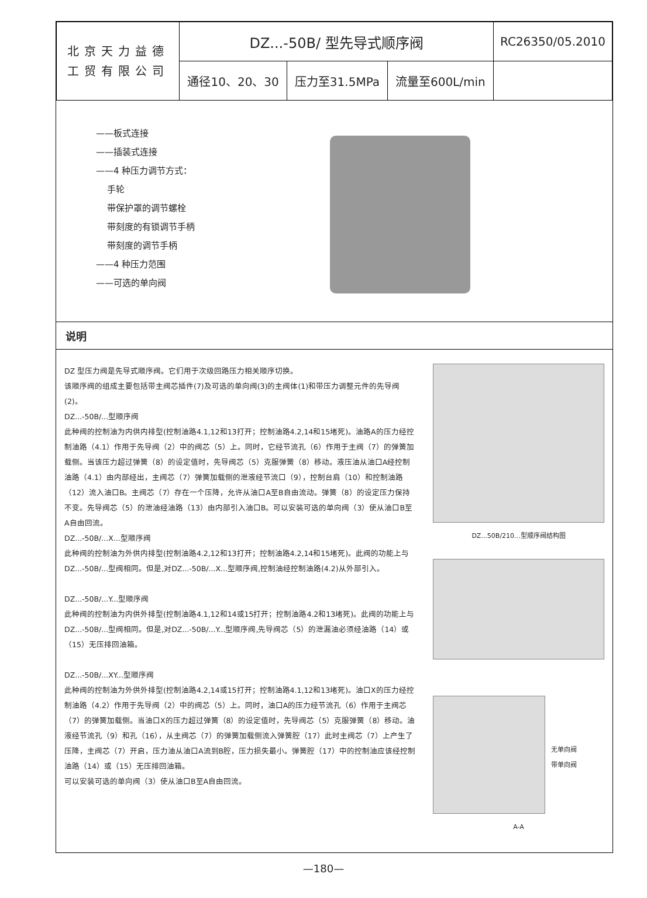| 北京天力益德 工贸有限公司 | DZ...-50B/ 型先导式顺序阀 | | | RC26350/05.2010 |
| | 通径10、20、30 | 压力至31.5MPa | 流量至600L/min | |
——板式连接
——插装式连接
——4 种压力调节方式：
手轮
带保护罩的调节螺栓
带刻度的有锁调节手柄
带刻度的调节手柄
——4 种压力范围
——可选的单向阀
说明
DZ 型压力阀是先导式顺序阀。它们用于次级回路压力相关顺序切换。
该顺序阀的组成主要包括带主阀芯插件(7)及可选的单向阀(3)的主阀体(1)和带压力调整元件的先导阀(2)。
DZ...-50B/...型顺序阀
此种阀的控制油为内供内排型(控制油路4.1,12和13打开；控制油路4.2,14和15堵死)。油路A的压力经控制油路（4.1）作用于先导阀（2）中的阀芯（5）上。同时，它经节流孔（6）作用于主阀（7）的弹簧加载侧。当该压力超过弹簧（8）的设定值时，先导阀芯（5）克服弹簧（8）移动。液压油从油口A经控制油路（4.1）由内部经出，主阀芯（7）弹簧加载侧的泄液经节流口（9），控制台肩（10）和控制油路（12）流入油口B。主阀芯（7）存在一个压降，允许从油口A至B自由流动。弹簧（8）的设定压力保持不变。先导阀芯（5）的泄油经油路（13）由内部引入油口B。可以安装可选的单向阀（3）使从油口B至A自由回流。
DZ...-50B/...X...型顺序阀
此种阀的控制油为外供内排型(控制油路4.2,12和13打开；控制油路4.2,14和15堵死)。此阀的功能上与DZ...-50B/...型阀相同。但是,对DZ...-50B/...X...型顺序阀,控制油经控制油路(4.2)从外部引入。
DZ...-50B/...Y...型顺序阀
此种阀的控制油为内供外排型(控制油路4.1,12和14或15打开；控制油路4.2和13堵死)。此阀的功能上与DZ...-50B/...型阀相同。但是,对DZ...-50B/...Y...型顺序阀,先导阀芯（5）的泄漏油必须经油路（14）或（15）无压排回油箱。
DZ...-50B/...XY...型顺序阀
此种阀的控制油为外供外排型(控制油路4.2,14或15打开；控制油路4.1,12和13堵死)。油口X的压力经控制油路（4.2）作用于先导阀（2）中的阀芯（5）上。同时，油口A的压力经节流孔（6）作用于主阀芯（7）的弹簧加载侧。当油口X的压力超过弹簧（8）的设定值时，先导阀芯（5）克服弹簧（8）移动。油液经节流孔（9）和孔（16），从主阀芯（7）的弹簧加载侧流入弹簧腔（17）此时主阀芯（7）上产生了压降，主阀芯（7）开启，压力油从油口A流到B腔，压力损失最小。弹簧腔（17）中的控制油应该经控制油路（14）或（15）无压排回油箱。
可以安装可选的单向阀（3）使从油口B至A自由回流。
DZ...50B/210...型顺序阀结构图
无单向阀
带单向阀
A-A
—180—